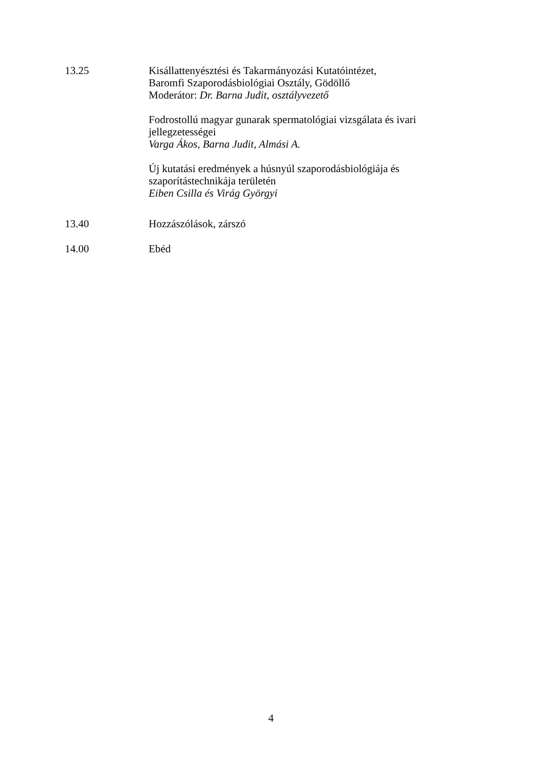13.25 Kisállattenyésztési és Takarmányozási Kutatóintézet,
Baromfi Szaporodásbiológiai Osztály, Gödöllő
Moderátor: Dr. Barna Judit, osztályvezető
Fodrostollú magyar gunarak spermatológiai vizsgálata és ivari jellegzetességei
Varga Ákos, Barna Judit, Almási A.
Új kutatási eredmények a húsnyúl szaporodásbiológiája és szaporítástechnikája területén
Eiben Csilla és Virág Györgyi
13.40 Hozzászólások, zárszó
14.00 Ebéd
4